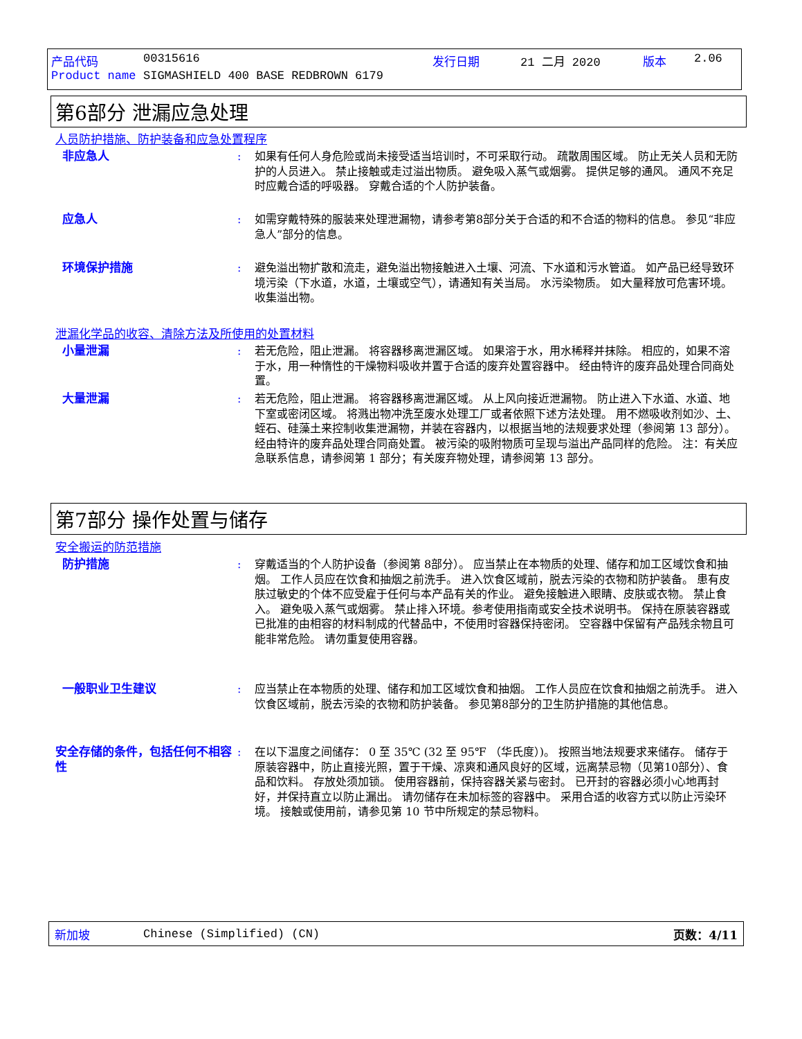产品代码 00315616 发行日期 21 二月 2020 版本 2.06
Product name SIGMASHIELD 400 BASE REDBROWN 6179
第6部分 泄漏应急处理
人员防护措施、防护装备和应急处置程序
非应急人: 如果有任何人身危险或尚未接受适当培训时，不可采取行动。 疏散周围区域。 防止无关人员和无防护的人员进入。 禁止接触或走过溢出物质。 避免吸入蒸气或烟雾。 提供足够的通风。 通风不充足时应戴合适的呼吸器。 穿戴合适的个人防护装备。
应急人: 如需穿戴特殊的服装来处理泄漏物，请参考第8部分关于合适的和不合适的物料的信息。 参见“非应急人”部分的信息。
环境保护措施: 避免溢出物扩散和流走，避免溢出物接触进入土壤、河流、下水道和污水管道。 如产品已经导致环境污染（下水道，水道，土壤或空气），请通知有关当局。 水污染物质。 如大量释放可危害环境。 收集溢出物。
泄漏化学品的收容、清除方法及所使用的处置材料
小量泄漏: 若无危险，阻止泄漏。 将容器移离泄漏区域。 如果溶于水，用水稀释并抹除。 相应的，如果不溶于水，用一种惰性的干燥物料吸收并置于合适的废弃处置容器中。 经由特许的废弃品处理合同商处置。
大量泄漏: 若无危险，阻止泄漏。 将容器移离泄漏区域。 从上风向接近泄漏物。 防止进入下水道、水道、地下室或密闭区域。 将溅出物冲洗至废水处理工厂或者依照下述方法处理。 用不燃吸收剂如沙、土、蛭石、硅藻土来控制收集泄漏物，并装在容器内，以根据当地的法规要求处理（参阅第 13 部分）。 经由特许的废弃品处理合同商处置。 被污染的吸附物质可呈现与溢出产品同样的危险。 注：有关应急联系信息，请参阅第 1 部分；有关废弃物处理，请参阅第 13 部分。
第7部分 操作处置与储存
安全搬运的防范措施
防护措施: 穿戴适当的个人防护设备（参阅第 8部分）。 应当禁止在本物质的处理、储存和加工区域饮食和抽烟。 工作人员应在饮食和抽烟之前洗手。 进入饮食区域前，脱去污染的衣物和防护装备。 患有皮肤过敏史的个体不应受雇于任何与本产品有关的作业。 避免接触进入眼睛、皮肤或衣物。 禁止食入。 避免吸入蒸气或烟雾。 禁止排入环境。参考使用指南或安全技术说明书。 保持在原装容器或已批准的由相容的材料制成的代替品中，不使用时容器保持密闭。 空容器中保留有产品残余物且可能非常危险。 请勿重复使用容器。
一般职业卫生建议: 应当禁止在本物质的处理、储存和加工区域饮食和抽烟。 工作人员应在饮食和抽烟之前洗手。 进入饮食区域前，脱去污染的衣物和防护装备。 参见第8部分的卫生防护措施的其他信息。
安全存储的条件，包括任何不相容性: 在以下温度之间储存： 0 至 35℃ (32 至 95℉ （华氏度）)。 按照当地法规要求来储存。 储存于原装容器中，防止直接光照，置于干燥、凉爽和通风良好的区域，远离禁忌物（见第10部分）、食品和饮料。 存放处须加锁。 使用容器前，保持容器关紧与密封。 已开封的容器必须小心地再封好，并保持直立以防止漏出。 请勿储存在未加标签的容器中。 采用合适的收容方式以防止污染环境。 接触或使用前，请参见第 10 节中所规定的禁忌物料。
新加坡 Chinese (Simplified) (CN) 页数：4/11